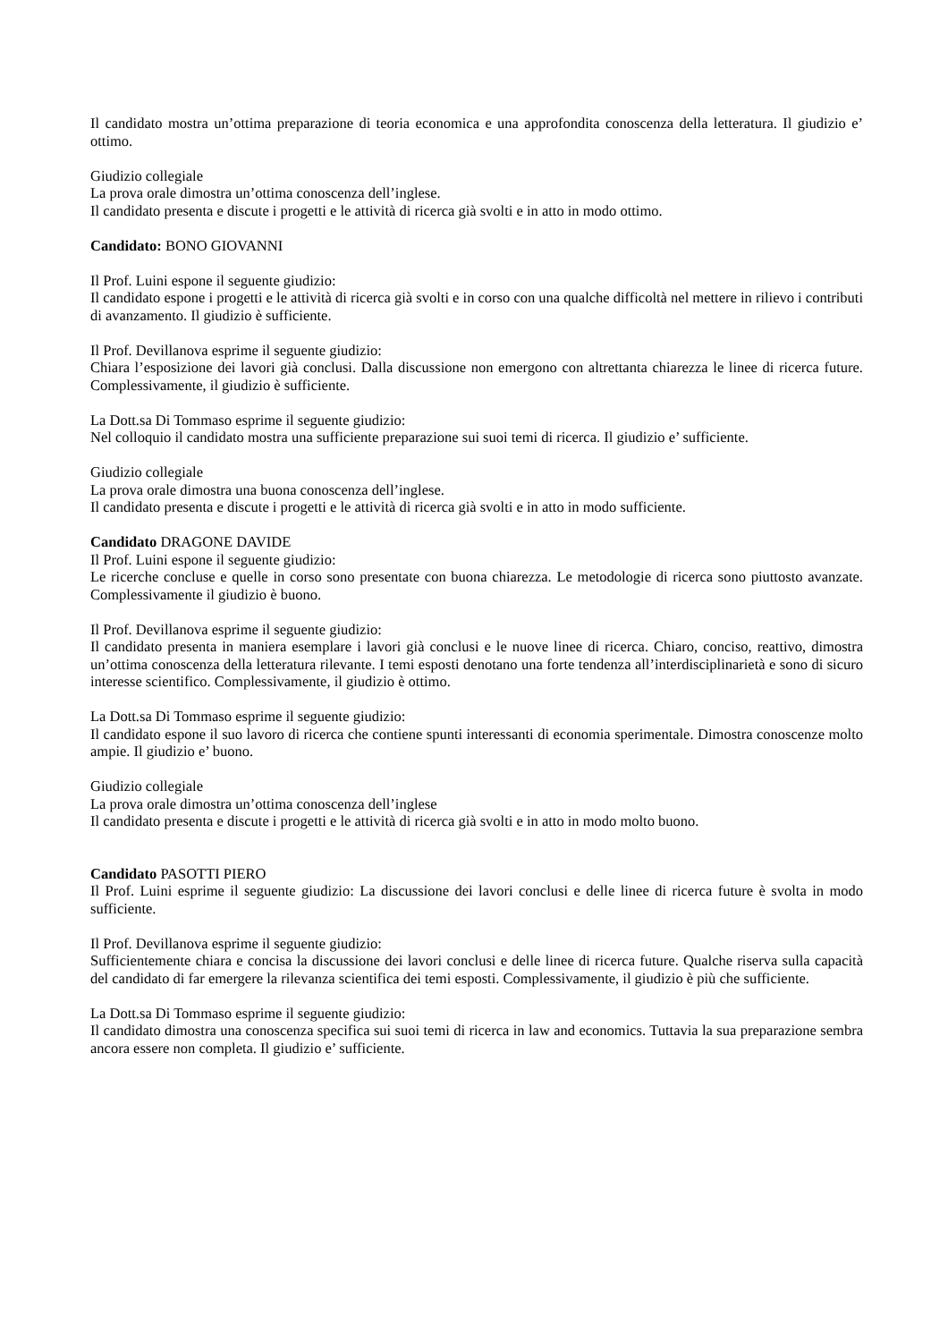Il candidato mostra un’ottima preparazione di teoria economica e una approfondita conoscenza della letteratura. Il giudizio e’ ottimo.
Giudizio collegiale
La prova orale dimostra un’ottima conoscenza dell’inglese.
Il candidato presenta e discute i progetti e le attività di ricerca già svolti e in atto in modo ottimo.
Candidato: BONO GIOVANNI
Il Prof. Luini espone il seguente giudizio:
Il candidato espone i progetti e le attività di ricerca già svolti e in corso con una qualche difficoltà nel mettere in rilievo i contributi di avanzamento. Il giudizio è sufficiente.
Il Prof. Devillanova esprime il seguente giudizio:
Chiara l’esposizione dei lavori già conclusi. Dalla discussione non emergono con altrettanta chiarezza le linee di ricerca future. Complessivamente, il giudizio è sufficiente.
La Dott.sa Di Tommaso esprime il seguente giudizio:
Nel colloquio il candidato mostra una sufficiente preparazione sui suoi temi di ricerca. Il giudizio e’ sufficiente.
Giudizio collegiale
La prova orale dimostra una buona conoscenza dell’inglese.
Il candidato presenta e discute i progetti e le attività di ricerca già svolti e in atto in modo sufficiente.
Candidato DRAGONE DAVIDE
Il Prof. Luini espone il seguente giudizio:
Le ricerche concluse e quelle in corso sono presentate con buona chiarezza. Le metodologie di ricerca sono piuttosto avanzate. Complessivamente il giudizio è buono.
Il Prof. Devillanova esprime il seguente giudizio:
Il candidato presenta in maniera esemplare i lavori già conclusi e le nuove linee di ricerca. Chiaro, conciso, reattivo, dimostra un’ottima conoscenza della letteratura rilevante. I temi esposti denotano una forte tendenza all’interdisciplinarietà e sono di sicuro interesse scientifico. Complessivamente, il giudizio è ottimo.
La Dott.sa Di Tommaso esprime il seguente giudizio:
Il candidato espone il suo lavoro di ricerca che contiene spunti interessanti di economia sperimentale. Dimostra conoscenze molto ampie. Il giudizio e’ buono.
Giudizio collegiale
La prova orale dimostra un’ottima conoscenza dell’inglese
Il candidato presenta e discute i progetti e le attività di ricerca già svolti e in atto in modo molto buono.
Candidato PASOTTI PIERO
Il Prof. Luini esprime il seguente giudizio: La discussione dei lavori conclusi e delle linee di ricerca future è svolta in modo sufficiente.
Il Prof. Devillanova esprime il seguente giudizio:
Sufficientemente chiara e concisa la discussione dei lavori conclusi e delle linee di ricerca future. Qualche riserva sulla capacità del candidato di far emergere la rilevanza scientifica dei temi esposti. Complessivamente, il giudizio è più che sufficiente.
La Dott.sa Di Tommaso esprime il seguente giudizio:
Il candidato dimostra una conoscenza specifica sui suoi temi di ricerca in law and economics. Tuttavia la sua preparazione sembra ancora essere non completa. Il giudizio e’ sufficiente.